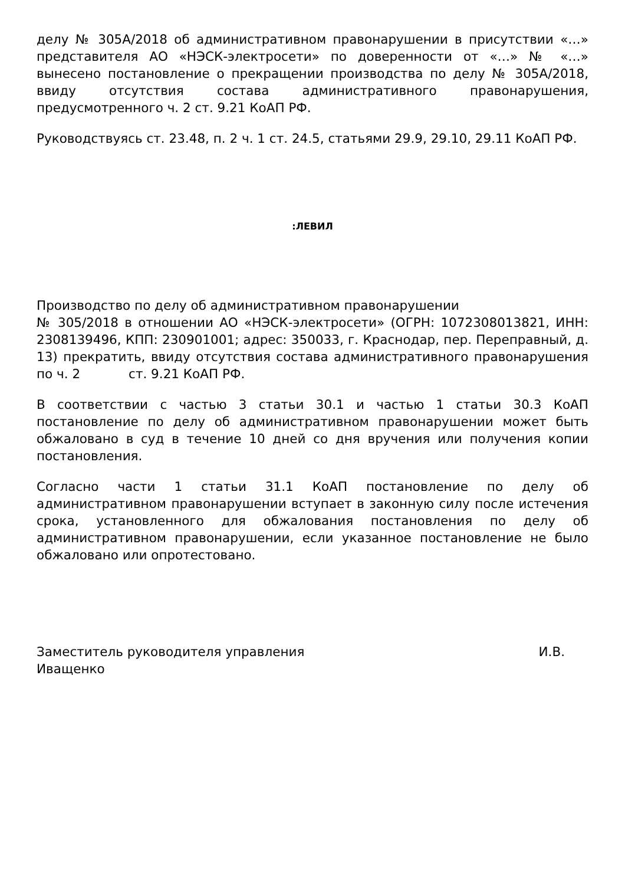делу № 305А/2018 об административном правонарушении в присутствии «…» представителя АО «НЭСК-электросети» по доверенности от «…» № «…» вынесено постановление о прекращении производства по делу № 305А/2018, ввиду отсутствия состава административного правонарушения, предусмотренного ч. 2 ст. 9.21 КоАП РФ.
Руководствуясь ст. 23.48, п. 2 ч. 1 ст. 24.5, статьями 29.9, 29.10, 29.11 КоАП РФ.
:ЛЕВИЛ
Производство по делу об административном правонарушении
№ 305/2018 в отношении АО «НЭСК-электросети» (ОГРН: 1072308013821, ИНН: 2308139496, КПП: 230901001; адрес: 350033, г. Краснодар, пер. Переправный, д. 13) прекратить, ввиду отсутствия состава административного правонарушения по ч. 2 ст. 9.21 КоАП РФ.
В соответствии с частью 3 статьи 30.1 и частью 1 статьи 30.3 КоАП постановление по делу об административном правонарушении может быть обжаловано в суд в течение 10 дней со дня вручения или получения копии постановления.
Согласно части 1 статьи 31.1 КоАП постановление по делу об административном правонарушении вступает в законную силу после истечения срока, установленного для обжалования постановления по делу об административном правонарушении, если указанное постановление не было обжаловано или опротестовано.
Заместитель руководителя управления И.В.
Иващенко